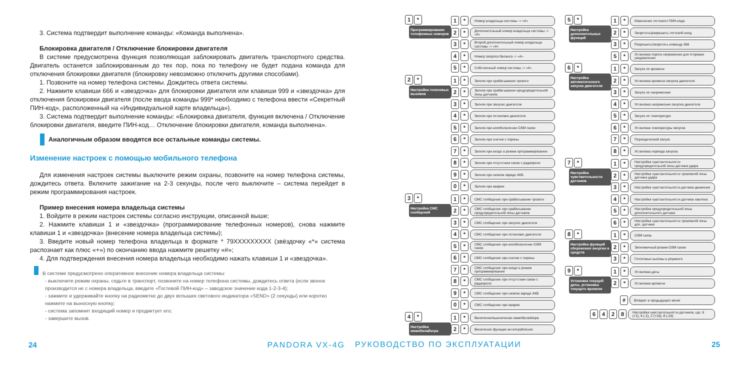3. Система подтвердит выполнение команды: «Команда выполнена».
Блокировка двигателя / Отключение блокировки двигателя
В системе предусмотрена функция позволяющая заблокировать двигатель транспортного средства. Двигатель останется заблокированным до тех пор, пока по телефону не будет подана команда для отключения блокировки двигателя (блокировку невозможно отключить другими способами).
1. Позвоните на номер телефона системы. Дождитесь ответа системы.
2. Нажмите клавиши 666 и «звездочка» для блокировки двигателя или клавиши 999 и «звездочка» для отключения блокировки двигателя (после ввода команды 999* необходимо с телефона ввести «Секретный ПИН-код», расположенный на «Индивидуальной карте владельца»).
3. Система подтвердит выполнение команды: «Блокировка двигателя, функция включена / Отключение блокировки двигателя, введите ПИН-код… Отключение блокировки двигателя, команда выполнена».
Аналогичным образом вводятся все остальные команды системы.
Изменение настроек с помощью мобильного телефона
Для изменения настроек системы выключите режим охраны, позвоните на номер телефона системы, дождитесь ответа. Включите зажигание на 2-3 секунды, после чего выключите – система перейдет в режим программирования настроек.
Пример внесения номера владельца системы
1. Войдите в режим настроек системы согласно инструкции, описанной выше;
2. Нажмите клавиши 1 и «звездочка» (программирование телефонных номеров), снова нажмите клавиши 1 и «звездочка» (внесение номера владельца системы);
3. Введите новый номер телефона владельца в формате * 79XXXXXXXXX (звёздочку «*» система распознает как плюс «+») по окончанию ввода нажмите решетку «#»;
4. Для подтверждения внесения номера владельца необходимо нажать клавиши 1 и «звездочка».
В системе предусмотрено оперативное внесение номера владельца системы:
- выключите режим охраны, сядьте в транспорт, позвоните на номер телефона системы, дождитесь ответа (если звонок производится не с номера владельца, введите «Гостевой ПИН-код» – заводское значение кода 1-2-3-4);
- зажмите и удерживайте кнопку на радиометке до двух вспышек светового индикатора «SEND» (2 секунды) или коротко нажмите на выносную кнопку;
- система запомнит входящий номер и продиктует его;
- завершите вызов.
24 PANDORA VX-4G
1 *
Программирование телефонных номеров
1 * Номер владельца системы -> «#»
2 * Дополнительный номер владельца системы -> «#»
3 * Второй дополнительный номер владельца системы -> «#»
4 * Номер запроса баланса -> «#»
5 * Собственный номер системы -> «#»
2 *
Настройка голосовых вызовов
1 * Звонок при срабатывании тревоги
2 * Звонок при срабатывании предупредительной зоны датчиков
3 * Звонок при запуске двигателя
4 * Звонок при остановке двигателя
5 * Звонок при возобновлении GSM связи
6 * Звонок при снятии с охраны
7 * Звонок при входе в режим программирования
8 * Звонок при отсутствии связи с радиореле
9 * Звонок при низком заряде АКБ
0 * Звонок при аварии
3 *
Настройка СМС сообщений
1 * СМС сообщение при срабатывании тревоги
2 * СМС сообщение при срабатывании предупредительной зоны датчиков
3 * СМС сообщение при запуске двигателя
4 * СМС сообщение при остановке двигателя
5 * СМС сообщение при возобновлении GSM связи
6 * СМС сообщение при снятии с охраны
7 * СМС сообщение при входе в режим программирования
8 * СМС сообщение при отсутствии связи с радиореле
9 * СМС сообщение при низком заряде АКБ
0 * СМС сообщение при аварии
4 *
Настройка иммобилайзера
1 * Включение/выключение иммобилайзера
2 * Включение функции антиограбление
5 *
Настройка дополнительных функций
1 * Изменение гостевого ПИН-кода
2 * Запретить/разрешить гостевой вход
3 * Разрешить/запретить команду 666
5 * Установка порога напряжения для отправки уведомления
6 *
Настройка автоматического запуска двигателя
1 * Запуск по времени
2 * Установка времени запуска двигателя
3 * Запуск по напряжению
4 * Установка напряжения запуска двигателя
5 * Запуск по температуре
6 * Установка температуры запуска
7 * Периодический запуск
8 * Установка периода запуска
7 *
Настройка чувствительности датчиков
1 * Настройка чувствительности предупредительной зоны датчика удара
2 * Настройка чувствительности тревожной зоны датчика удара
3 * Настройка чувствительности датчика движения
4 * Настройка чувствительности датчика наклона
5 * Настройка предупредительной зоны дополнительного датчика
6 * Настройка чувствительности тревожной зоны доп. датчика
8 *
Настройка функций сбережения энергии и средств
1 * GSM связь
2 * Экономичный режим GSM связи
3 * Голосовые вызовы в роуминге
9 *
Установка текущей даты, установка текущего времени
1 * Установка даты
2 * Установка времени
# Возврат в предыдущее меню
6428 Настройка чувствительности датчиков, где: 6 (+1), 4 (-1), 2 (+10), 8 (-10)
РУКОВОДСТВО ПО ЭКСПЛУАТАЦИИ 25